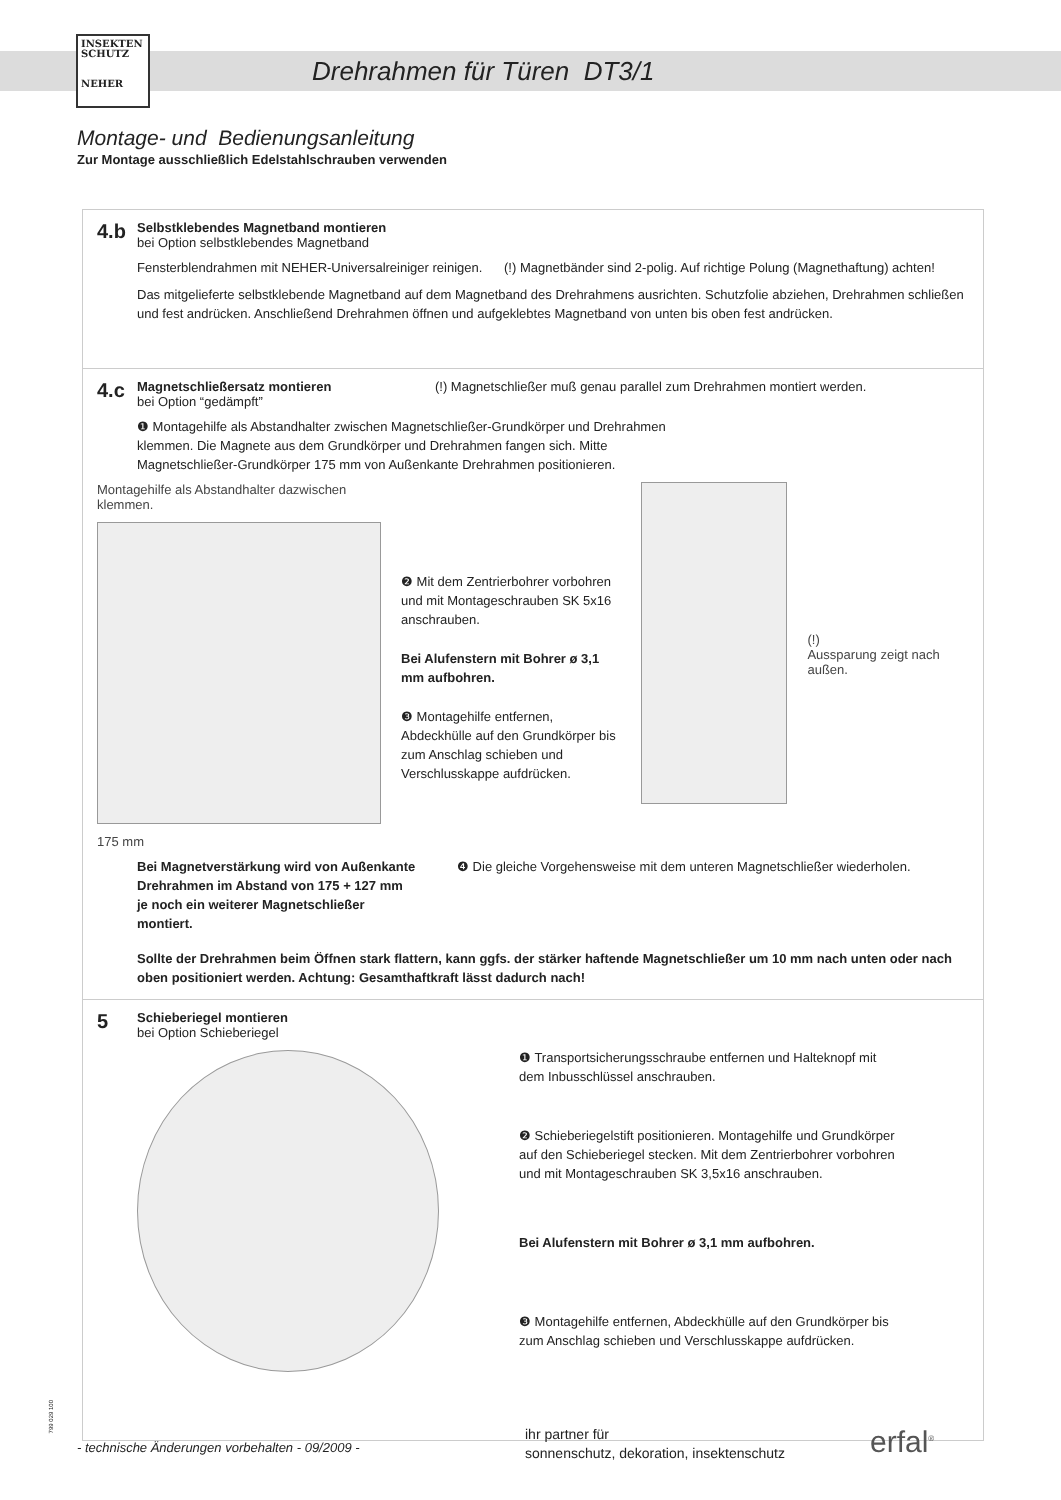INSEKTEN
SCHUTZ
NEHER
Drehrahmen für Türen DT3/1
Montage- und Bedienungsanleitung
Zur Montage ausschließlich Edelstahlschrauben verwenden
4.b Selbstklebendes Magnetband montieren bei Option selbstklebendes Magnetband
Fensterblendrahmen mit NEHER-Universalreiniger reinigen. (!) Magnetbänder sind 2-polig. Auf richtige Polung (Magnethaftung) achten!
Das mitgelieferte selbstklebende Magnetband auf dem Magnetband des Drehrahmens ausrichten. Schutzfolie abziehen, Drehrahmen schließen und fest andrücken. Anschließend Drehrahmen öffnen und aufgeklebtes Magnetband von unten bis oben fest andrücken.
4.c Magnetschließersatz montieren bei Option “gedämpft” (!) Magnetschließer muß genau parallel zum Drehrahmen montiert werden.
❶ Montagehilfe als Abstandhalter zwischen Magnetschließer-Grundkörper und Drehrahmen klemmen. Die Magnete aus dem Grundkörper und Drehrahmen fangen sich. Mitte Magnetschließer-Grundkörper 175 mm von Außenkante Drehrahmen positionieren.
Montagehilfe als Abstandhalter dazwischen klemmen.
175 mm
❷ Mit dem Zentrierbohrer vorbohren und mit Montageschrauben SK 5x16 anschrauben.
Bei Alufenstern mit Bohrer ø 3,1 mm aufbohren.
❸ Montagehilfe entfernen, Abdeckhülle auf den Grundkörper bis zum Anschlag schieben und Verschlusskappe aufdrücken.
(!)
Aussparung zeigt nach außen.
Bei Magnetverstärkung wird von Außenkante Drehrahmen im Abstand von 175 + 127 mm je noch ein weiterer Magnetschließer montiert.
❹ Die gleiche Vorgehensweise mit dem unteren Magnetschließer wiederholen.
Sollte der Drehrahmen beim Öffnen stark flattern, kann ggfs. der stärker haftende Magnetschließer um 10 mm nach unten oder nach oben positioniert werden. Achtung: Gesamthaftkraft lässt dadurch nach!
5 Schieberiegel montieren bei Option Schieberiegel
❶ Transportsicherungsschraube entfernen und Halteknopf mit dem Inbusschlüssel anschrauben.
❷ Schieberiegelstift positionieren. Montagehilfe und Grundkörper auf den Schieberiegel stecken. Mit dem Zentrierbohrer vorbohren und mit Montageschrauben SK 3,5x16 anschrauben.
Bei Alufenstern mit Bohrer ø 3,1 mm aufbohren.
❸ Montagehilfe entfernen, Abdeckhülle auf den Grundkörper bis zum Anschlag schieben und Verschlusskappe aufdrücken.
799 029 100
- technische Änderungen vorbehalten - 09/2009 -
ihr partner für
sonnenschutz, dekoration, insektenschutz
erfal<sup>®</sup>